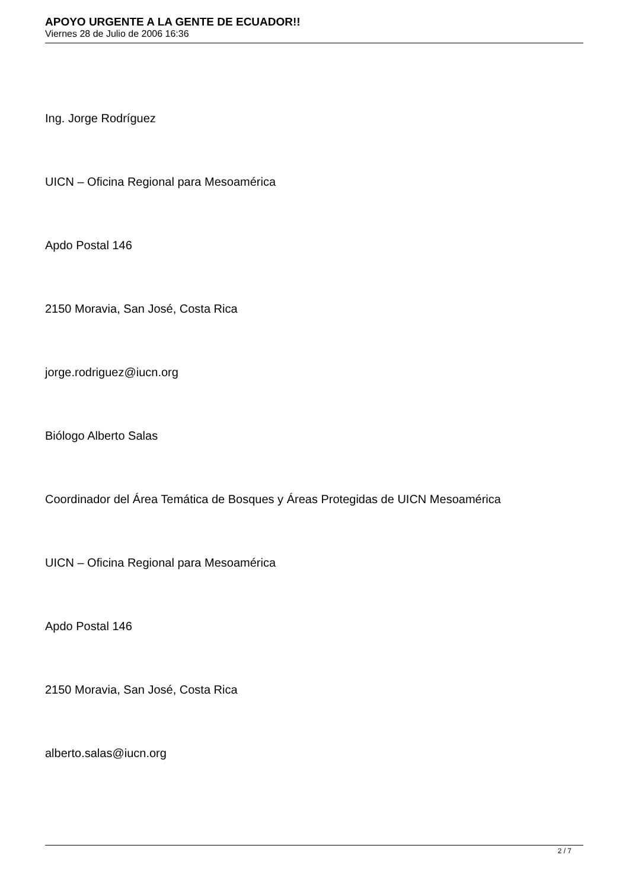APOYO URGENTE A LA GENTE DE ECUADOR!!
Viernes 28 de Julio de 2006 16:36
Ing. Jorge Rodríguez
UICN – Oficina Regional para Mesoamérica
Apdo Postal 146
2150 Moravia, San José, Costa Rica
jorge.rodriguez@iucn.org
Biólogo Alberto Salas
Coordinador del Área Temática de Bosques y Áreas Protegidas de UICN Mesoamérica
UICN – Oficina Regional para Mesoamérica
Apdo Postal 146
2150 Moravia, San José, Costa Rica
alberto.salas@iucn.org
2 / 7